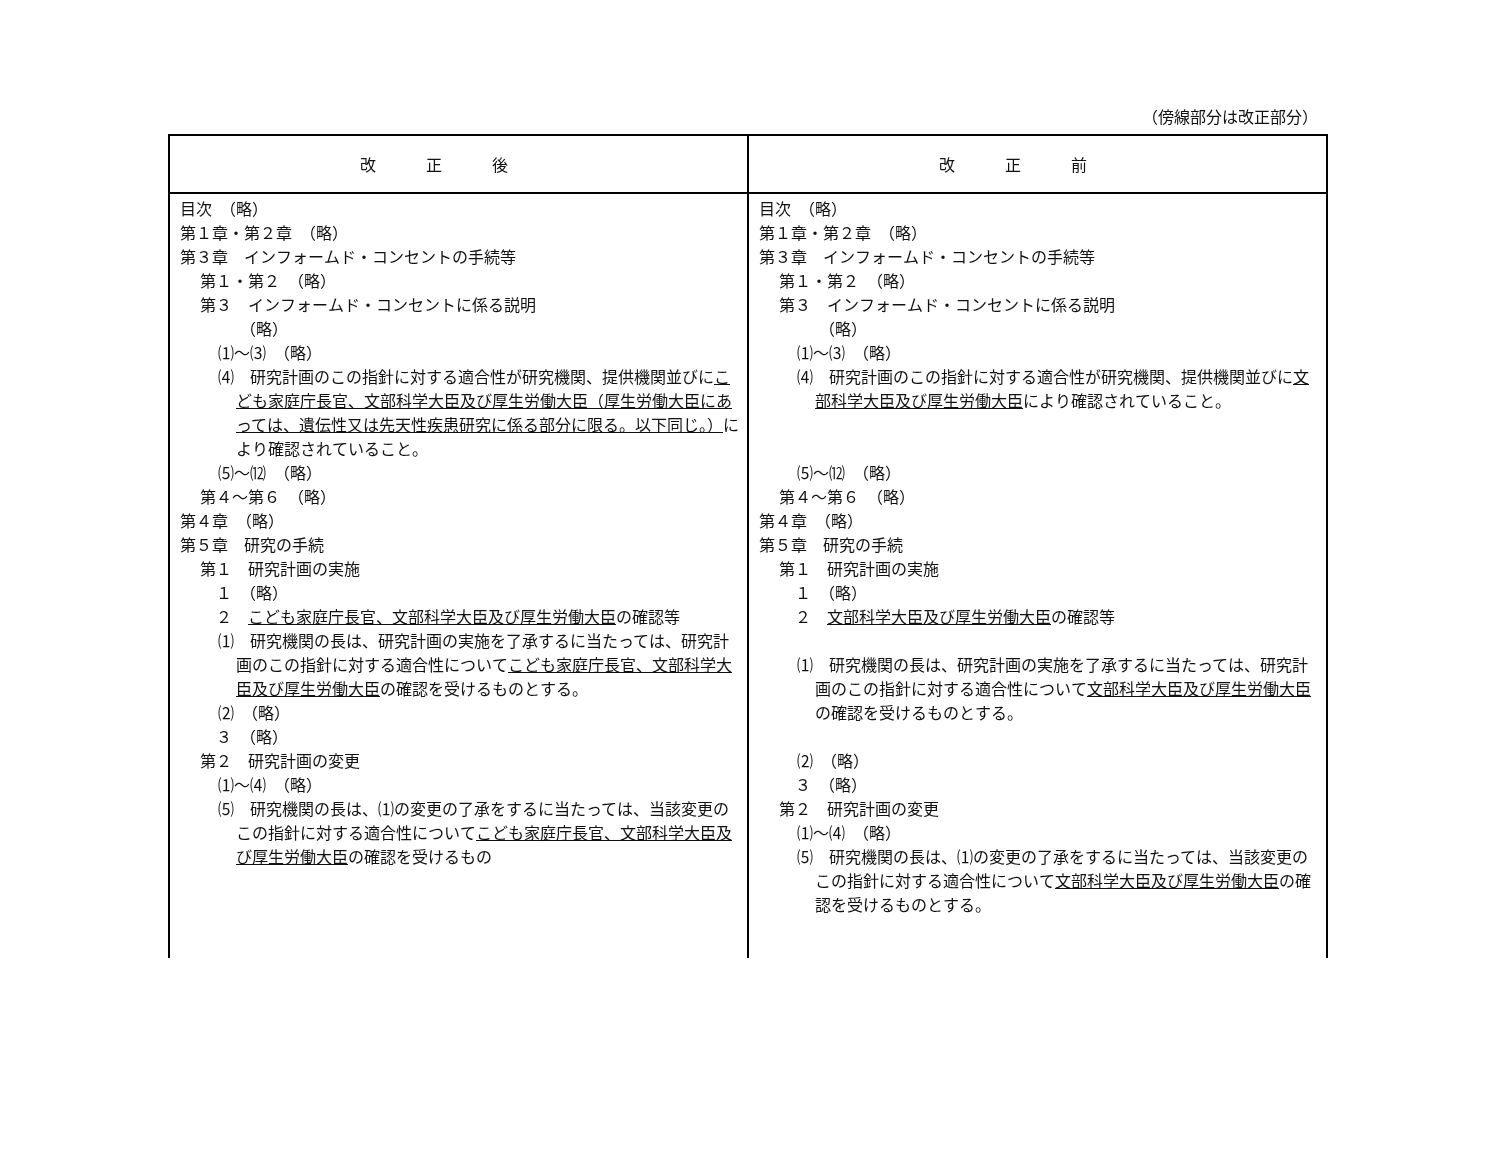（傍線部分は改正部分）
| 改正後 | 改正前 |
| --- | --- |
| 目次 （略） 第１章・第２章 （略） 第３章 インフォームド・コンセントの手続等 第１・第２ （略） 第３ インフォームド・コンセントに係る説明 （略） ⑴～⑶ （略） ⑷ 研究計画のこの指針に対する適合性が研究機関、提供機関並びに こども家庭庁長官、文部科学大臣及び厚生労働大臣（厚生労働大臣にあっては、遺伝性又は先天性疾患研究に係る部分に限る。以下同じ。） により確認されていること。 ⑸～⑿ （略） 第４～第６ （略） 第４章 （略） 第５章 研究の手続 第１ 研究計画の実施 １ （略） ２ こども家庭庁長官、文部科学大臣及び厚生労働大臣 の確認等 ⑴ 研究機関の長は、研究計画の実施を了承するに当たっては、研究計画のこの指針に対する適合性について こども家庭庁長官、文部科学大臣及び厚生労働大臣 の確認を受けるものとする。 ⑵ （略） ３ （略） 第２ 研究計画の変更 ⑴～⑷ （略） ⑸ 研究機関の長は、⑴の変更の了承をするに当たっては、当該変更のこの指針に対する適合性について こども家庭庁長官、文部科学大臣及び厚生労働大臣 の確認を受けるもの | 目次 （略） 第１章・第２章 （略） 第３章 インフォームド・コンセントの手続等 第１・第２ （略） 第３ インフォームド・コンセントに係る説明 （略） ⑴～⑶ （略） ⑷ 研究計画のこの指針に対する適合性が研究機関、提供機関並びに 文部科学大臣及び厚生労働大臣 により確認されていること。 ⑸～⑿ （略） 第４～第６ （略） 第４章 （略） 第５章 研究の手続 第１ 研究計画の実施 １ （略） ２ 文部科学大臣及び厚生労働大臣 の確認等 ⑴ 研究機関の長は、研究計画の実施を了承するに当たっては、研究計画のこの指針に対する適合性について 文部科学大臣及び厚生労働大臣 の確認を受けるものとする。 ⑵ （略） ３ （略） 第２ 研究計画の変更 ⑴～⑷ （略） ⑸ 研究機関の長は、⑴の変更の了承をするに当たっては、当該変更のこの指針に対する適合性について 文部科学大臣及び厚生労働大臣 の確認を受けるものとする。 |